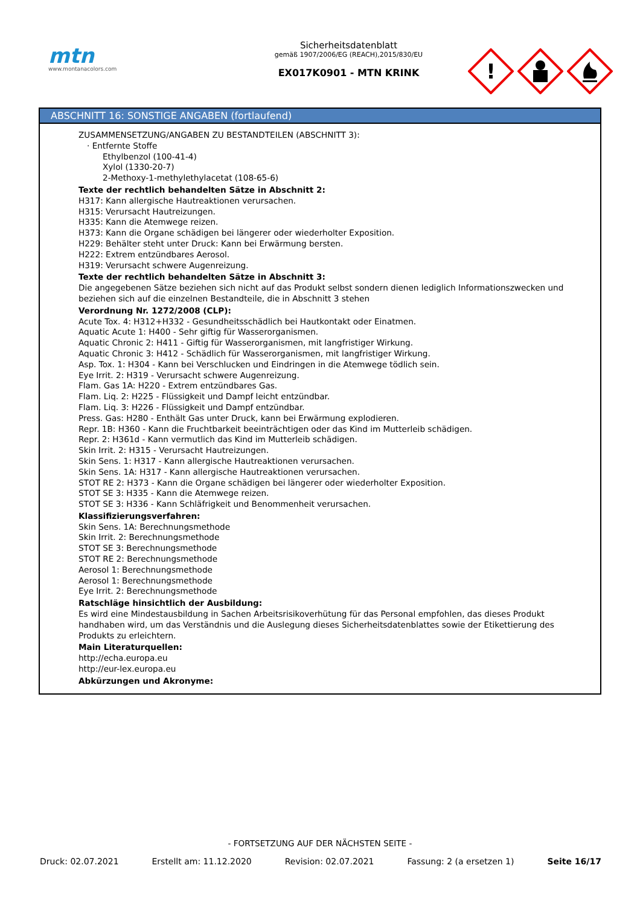mtn
www.montanacolors.com
Sicherheitsdatenblatt
gemäß 1907/2006/EG (REACH),2015/830/EU
EX017K0901 - MTN KRINK
!
ABSCHNITT 16: SONSTIGE ANGABEN (fortlaufend)
ZUSAMMENSETZUNG/ANGABEN ZU BESTANDTEILEN (ABSCHNITT 3):
· Entfernte Stoffe
Ethylbenzol (100-41-4)
Xylol (1330-20-7)
2-Methoxy-1-methylethylacetat (108-65-6)
Texte der rechtlich behandelten Sätze in Abschnitt 2:
H317: Kann allergische Hautreaktionen verursachen.
H315: Verursacht Hautreizungen.
H335: Kann die Atemwege reizen.
H373: Kann die Organe schädigen bei längerer oder wiederholter Exposition.
H229: Behälter steht unter Druck: Kann bei Erwärmung bersten.
H222: Extrem entzündbares Aerosol.
H319: Verursacht schwere Augenreizung.
Texte der rechtlich behandelten Sätze in Abschnitt 3:
Die angegebenen Sätze beziehen sich nicht auf das Produkt selbst sondern dienen lediglich Informationszwecken und beziehen sich auf die einzelnen Bestandteile, die in Abschnitt 3 stehen
Verordnung Nr. 1272/2008 (CLP):
Acute Tox. 4: H312+H332 - Gesundheitsschädlich bei Hautkontakt oder Einatmen.
Aquatic Acute 1: H400 - Sehr giftig für Wasserorganismen.
Aquatic Chronic 2: H411 - Giftig für Wasserorganismen, mit langfristiger Wirkung.
Aquatic Chronic 3: H412 - Schädlich für Wasserorganismen, mit langfristiger Wirkung.
Asp. Tox. 1: H304 - Kann bei Verschlucken und Eindringen in die Atemwege tödlich sein.
Eye Irrit. 2: H319 - Verursacht schwere Augenreizung.
Flam. Gas 1A: H220 - Extrem entzündbares Gas.
Flam. Liq. 2: H225 - Flüssigkeit und Dampf leicht entzündbar.
Flam. Liq. 3: H226 - Flüssigkeit und Dampf entzündbar.
Press. Gas: H280 - Enthält Gas unter Druck, kann bei Erwärmung explodieren.
Repr. 1B: H360 - Kann die Fruchtbarkeit beeinträchtigen oder das Kind im Mutterleib schädigen.
Repr. 2: H361d - Kann vermutlich das Kind im Mutterleib schädigen.
Skin Irrit. 2: H315 - Verursacht Hautreizungen.
Skin Sens. 1: H317 - Kann allergische Hautreaktionen verursachen.
Skin Sens. 1A: H317 - Kann allergische Hautreaktionen verursachen.
STOT RE 2: H373 - Kann die Organe schädigen bei längerer oder wiederholter Exposition.
STOT SE 3: H335 - Kann die Atemwege reizen.
STOT SE 3: H336 - Kann Schläfrigkeit und Benommenheit verursachen.
Klassifizierungsverfahren:
Skin Sens. 1A: Berechnungsmethode
Skin Irrit. 2: Berechnungsmethode
STOT SE 3: Berechnungsmethode
STOT RE 2: Berechnungsmethode
Aerosol 1: Berechnungsmethode
Aerosol 1: Berechnungsmethode
Eye Irrit. 2: Berechnungsmethode
Ratschläge hinsichtlich der Ausbildung:
Es wird eine Mindestausbildung in Sachen Arbeitsrisikoverhütung für das Personal empfohlen, das dieses Produkt handhaben wird, um das Verständnis und die Auslegung dieses Sicherheitsdatenblattes sowie der Etikettierung des Produkts zu erleichtern.
Main Literaturquellen:
http://echa.europa.eu
http://eur-lex.europa.eu
Abkürzungen und Akronyme:
- FORTSETZUNG AUF DER NÄCHSTEN SEITE -
Druck: 02.07.2021 Erstellt am: 11.12.2020 Revision: 02.07.2021 Fassung: 2 (a ersetzen 1) Seite 16/17